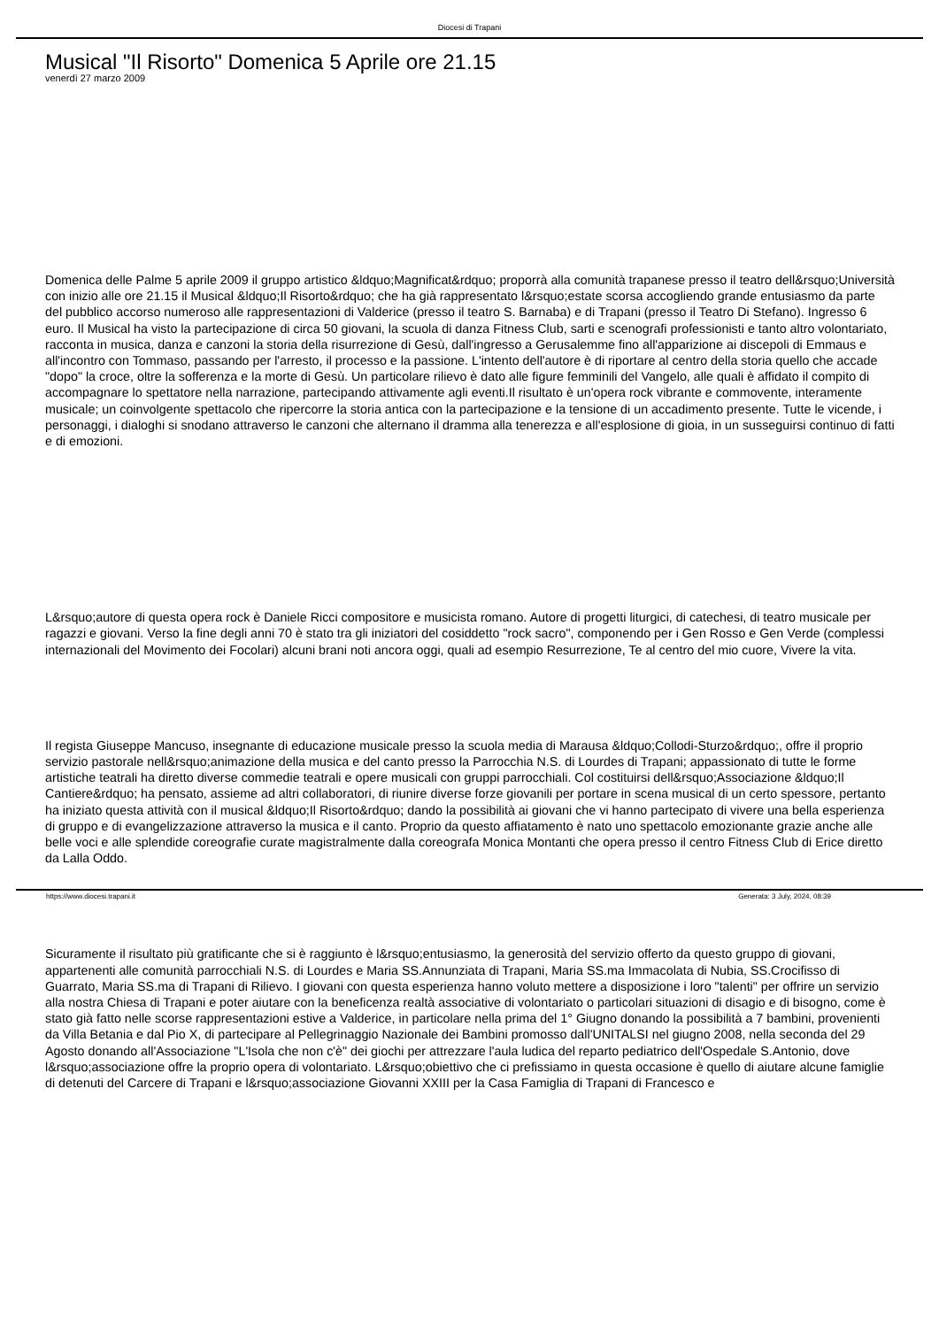Diocesi di Trapani
Musical "Il Risorto" Domenica 5 Aprile ore 21.15
venerdì 27 marzo 2009
Domenica delle Palme 5 aprile 2009 il gruppo artistico &ldquo;Magnificat&rdquo; proporrà alla comunità trapanese presso il teatro dell&rsquo;Università con inizio alle ore 21.15 il Musical &ldquo;Il Risorto&rdquo; che ha già rappresentato l&rsquo;estate scorsa accogliendo grande entusiasmo da parte del pubblico accorso numeroso alle rappresentazioni di Valderice (presso il teatro S. Barnaba) e di Trapani (presso il Teatro Di Stefano). Ingresso 6 euro. Il Musical ha visto la partecipazione di circa 50 giovani, la scuola di danza Fitness Club, sarti e scenografi professionisti e tanto altro volontariato, racconta in musica, danza e canzoni la storia della risurrezione di Gesù, dall'ingresso a Gerusalemme fino all'apparizione ai discepoli di Emmaus e all'incontro con Tommaso, passando per l'arresto, il processo e la passione. L'intento dell'autore è di riportare al centro della storia quello che accade "dopo" la croce, oltre la sofferenza e la morte di Gesù. Un particolare rilievo è dato alle figure femminili del Vangelo, alle quali è affidato il compito di accompagnare lo spettatore nella narrazione, partecipando attivamente agli eventi.Il risultato è un'opera rock vibrante e commovente, interamente musicale; un coinvolgente spettacolo che ripercorre la storia antica con la partecipazione e la tensione di un accadimento presente. Tutte le vicende, i personaggi, i dialoghi si snodano attraverso le canzoni che alternano il dramma alla tenerezza e all'esplosione di gioia, in un susseguirsi continuo di fatti e di emozioni.
L&rsquo;autore di questa opera rock è Daniele Ricci compositore e musicista romano. Autore di progetti liturgici, di catechesi, di teatro musicale per ragazzi e giovani. Verso la fine degli anni 70 è stato tra gli iniziatori del cosiddetto "rock sacro", componendo per i Gen Rosso e Gen Verde (complessi internazionali del Movimento dei Focolari) alcuni brani noti ancora oggi, quali ad esempio Resurrezione, Te al centro del mio cuore, Vivere la vita.
Il regista Giuseppe Mancuso, insegnante di educazione musicale presso la scuola media di Marausa &ldquo;Collodi-Sturzo&rdquo;, offre il proprio servizio pastorale nell&rsquo;animazione della musica e del canto presso la Parrocchia N.S. di Lourdes di Trapani; appassionato di tutte le forme artistiche teatrali ha diretto diverse commedie teatrali e opere musicali con gruppi parrocchiali. Col costituirsi dell&rsquo;Associazione &ldquo;Il Cantiere&rdquo; ha pensato, assieme ad altri collaboratori, di riunire diverse forze giovanili per portare in scena musical di un certo spessore, pertanto ha iniziato questa attività con il musical &ldquo;Il Risorto&rdquo; dando la possibilità ai giovani che vi hanno partecipato di vivere una bella esperienza di gruppo e di evangelizzazione attraverso la musica e il canto. Proprio da questo affiatamento è nato uno spettacolo emozionante grazie anche alle belle voci e alle splendide coreografie curate magistralmente dalla coreografa Monica Montanti che opera presso il centro Fitness Club di Erice diretto da Lalla Oddo.
Sicuramente il risultato più gratificante che si è raggiunto è l&rsquo;entusiasmo, la generosità del servizio offerto da questo gruppo di giovani, appartenenti alle comunità parrocchiali N.S. di Lourdes e Maria SS.Annunziata di Trapani, Maria SS.ma Immacolata di Nubia, SS.Crocifisso di Guarrato, Maria SS.ma di Trapani di Rilievo. I giovani con questa esperienza hanno voluto mettere a disposizione i loro "talenti" per offrire un servizio alla nostra Chiesa di Trapani e poter aiutare con la beneficenza realtà associative di volontariato o particolari situazioni di disagio e di bisogno, come è stato già fatto nelle scorse rappresentazioni estive a Valderice, in particolare nella prima del 1° Giugno donando la possibilità a 7 bambini, provenienti da Villa Betania e dal Pio X, di partecipare al Pellegrinaggio Nazionale dei Bambini promosso dall'UNITALSI nel giugno 2008, nella seconda del 29 Agosto donando all'Associazione "L'Isola che non c'è" dei giochi per attrezzare l'aula ludica del reparto pediatrico dell'Ospedale S.Antonio, dove l&rsquo;associazione offre la proprio opera di volontariato. L&rsquo;obiettivo che ci prefissiamo in questa occasione è quello di aiutare alcune famiglie di detenuti del Carcere di Trapani e l&rsquo;associazione Giovanni XXIII per la Casa Famiglia di Trapani di Francesco e
https://www.diocesi.trapani.it Generata: 3 July, 2024, 08:39